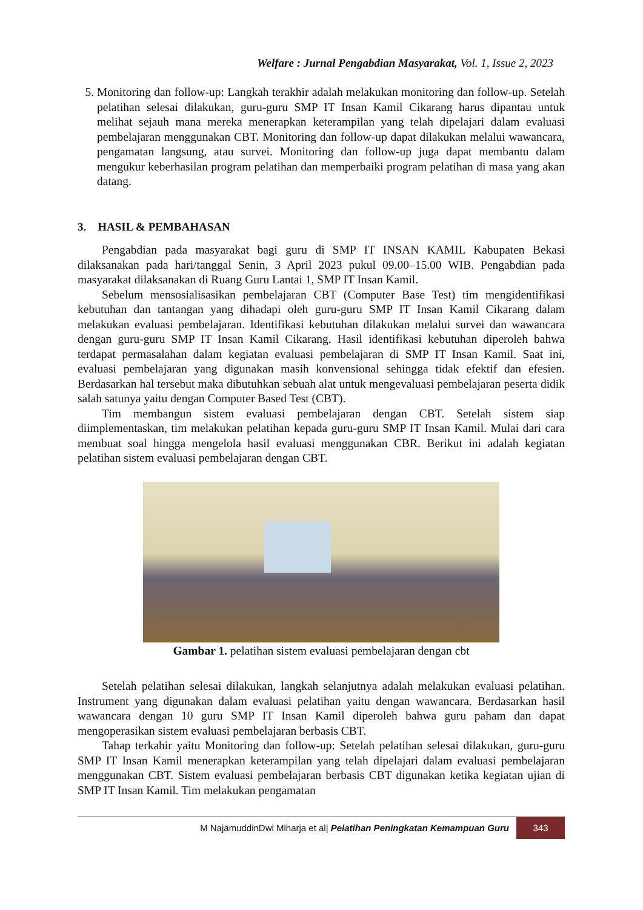Welfare : Jurnal Pengabdian Masyarakat, Vol. 1, Issue 2, 2023
5. Monitoring dan follow-up: Langkah terakhir adalah melakukan monitoring dan follow-up. Setelah pelatihan selesai dilakukan, guru-guru SMP IT Insan Kamil Cikarang harus dipantau untuk melihat sejauh mana mereka menerapkan keterampilan yang telah dipelajari dalam evaluasi pembelajaran menggunakan CBT. Monitoring dan follow-up dapat dilakukan melalui wawancara, pengamatan langsung, atau survei. Monitoring dan follow-up juga dapat membantu dalam mengukur keberhasilan program pelatihan dan memperbaiki program pelatihan di masa yang akan datang.
3. HASIL & PEMBAHASAN
Pengabdian pada masyarakat bagi guru di SMP IT INSAN KAMIL Kabupaten Bekasi dilaksanakan pada hari/tanggal Senin, 3 April 2023 pukul 09.00–15.00 WIB. Pengabdian pada masyarakat dilaksanakan di Ruang Guru Lantai 1, SMP IT Insan Kamil.
Sebelum mensosialisasikan pembelajaran CBT (Computer Base Test) tim mengidentifikasi kebutuhan dan tantangan yang dihadapi oleh guru-guru SMP IT Insan Kamil Cikarang dalam melakukan evaluasi pembelajaran. Identifikasi kebutuhan dilakukan melalui survei dan wawancara dengan guru-guru SMP IT Insan Kamil Cikarang. Hasil identifikasi kebutuhan diperoleh bahwa terdapat permasalahan dalam kegiatan evaluasi pembelajaran di SMP IT Insan Kamil. Saat ini, evaluasi pembelajaran yang digunakan masih konvensional sehingga tidak efektif dan efesien. Berdasarkan hal tersebut maka dibutuhkan sebuah alat untuk mengevaluasi pembelajaran peserta didik salah satunya yaitu dengan Computer Based Test (CBT).
Tim membangun sistem evaluasi pembelajaran dengan CBT. Setelah sistem siap diimplementaskan, tim melakukan pelatihan kepada guru-guru SMP IT Insan Kamil. Mulai dari cara membuat soal hingga mengelola hasil evaluasi menggunakan CBR. Berikut ini adalah kegiatan pelatihan sistem evaluasi pembelajaran dengan CBT.
Gambar 1. pelatihan sistem evaluasi pembelajaran dengan cbt
Setelah pelatihan selesai dilakukan, langkah selanjutnya adalah melakukan evaluasi pelatihan. Instrument yang digunakan dalam evaluasi pelatihan yaitu dengan wawancara. Berdasarkan hasil wawancara dengan 10 guru SMP IT Insan Kamil diperoleh bahwa guru paham dan dapat mengoperasikan sistem evaluasi pembelajaran berbasis CBT.
Tahap terkahir yaitu Monitoring dan follow-up: Setelah pelatihan selesai dilakukan, guru-guru SMP IT Insan Kamil menerapkan keterampilan yang telah dipelajari dalam evaluasi pembelajaran menggunakan CBT. Sistem evaluasi pembelajaran berbasis CBT digunakan ketika kegiatan ujian di SMP IT Insan Kamil. Tim melakukan pengamatan
M NajamuddinDwi Miharja et al| Pelatihan Peningkatan Kemampuan Guru 343